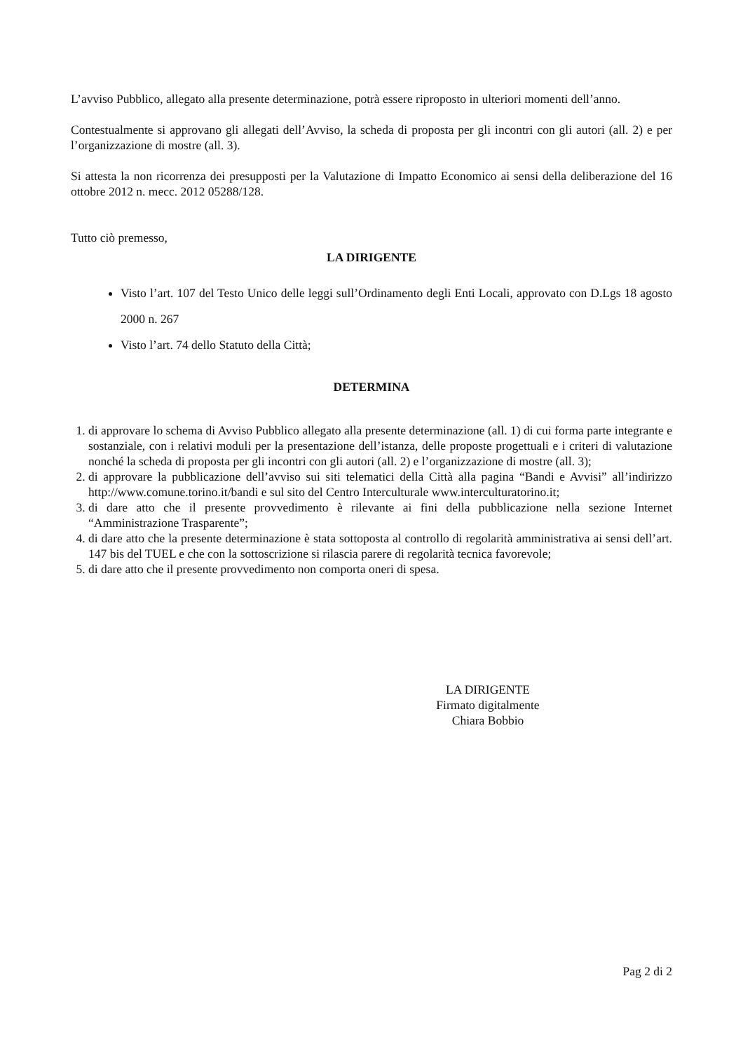L’avviso Pubblico, allegato alla presente determinazione, potrà essere riproposto in ulteriori momenti dell’anno.
Contestualmente si approvano gli allegati dell’Avviso, la scheda di proposta per gli incontri con gli autori (all. 2) e per l’organizzazione di mostre (all. 3).
Si attesta la non ricorrenza dei presupposti per la Valutazione di Impatto Economico ai sensi della deliberazione del 16 ottobre 2012 n. mecc. 2012 05288/128.
Tutto ciò premesso,
LA DIRIGENTE
Visto l’art. 107 del Testo Unico delle leggi sull’Ordinamento degli Enti Locali, approvato con D.Lgs 18 agosto 2000 n. 267
Visto l’art. 74 dello Statuto della Città;
DETERMINA
1. di approvare lo schema di Avviso Pubblico allegato alla presente determinazione (all. 1) di cui forma parte integrante e sostanziale, con i relativi moduli per la presentazione dell’istanza, delle proposte progettuali e i criteri di valutazione nonché la scheda di proposta per gli incontri con gli autori (all. 2) e l’organizzazione di mostre (all. 3);
2. di approvare la pubblicazione dell’avviso sui siti telematici della Città alla pagina “Bandi e Avvisi” all’indirizzo http://www.comune.torino.it/bandi e sul sito del Centro Interculturale www.interculturatorino.it;
3. di dare atto che il presente provvedimento è rilevante ai fini della pubblicazione nella sezione Internet “Amministrazione Trasparente”;
4. di dare atto che la presente determinazione è stata sottoposta al controllo di regolarità amministrativa ai sensi dell’art. 147 bis del TUEL e che con la sottoscrizione si rilascia parere di regolarità tecnica favorevole;
5. di dare atto che il presente provvedimento non comporta oneri di spesa.
LA DIRIGENTE
Firmato digitalmente
Chiara Bobbio
Pag 2 di 2